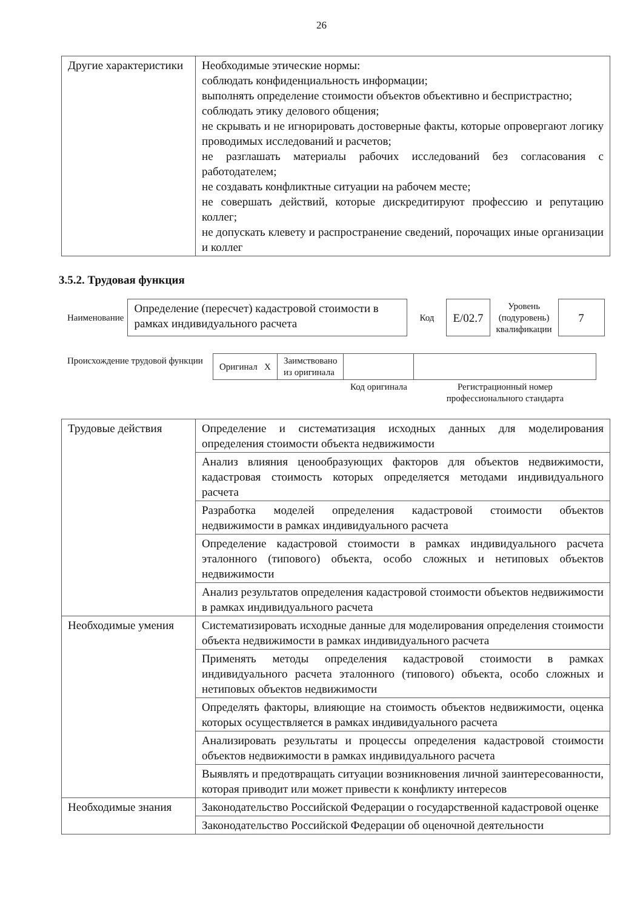26
| Другие характеристики | Необходимые этические нормы: соблюдать конфиденциальность информации; выполнять определение стоимости объектов объективно и беспристрастно; соблюдать этику делового общения; не скрывать и не игнорировать достоверные факты, которые опровергают логику проводимых исследований и расчетов; не разглашать материалы рабочих исследований без согласования с работодателем; не создавать конфликтные ситуации на рабочем месте; не совершать действий, которые дискредитируют профессию и репутацию коллег; не допускать клевету и распространение сведений, порочащих иные организации и коллег |
3.5.2. Трудовая функция
| Наименование | Определение (пересчет) кадастровой стоимости в рамках индивидуального расчета | Код | E/02.7 | Уровень (подуровень) квалификации | 7 |
| Происхождение трудовой функции | Оригинал X | Заимствовано из оригинала | | |
| | | | Код оригинала | Регистрационный номер профессионального стандарта |
| Трудовые действия | Определение и систематизация исходных данных для моделирования определения стоимости объекта недвижимости |
| | Анализ влияния ценообразующих факторов для объектов недвижимости, кадастровая стоимость которых определяется методами индивидуального расчета |
| | Разработка моделей определения кадастровой стоимости объектов недвижимости в рамках индивидуального расчета |
| | Определение кадастровой стоимости в рамках индивидуального расчета эталонного (типового) объекта, особо сложных и нетиповых объектов недвижимости |
| | Анализ результатов определения кадастровой стоимости объектов недвижимости в рамках индивидуального расчета |
| Необходимые умения | Систематизировать исходные данные для моделирования определения стоимости объекта недвижимости в рамках индивидуального расчета |
| | Применять методы определения кадастровой стоимости в рамках индивидуального расчета эталонного (типового) объекта, особо сложных и нетиповых объектов недвижимости |
| | Определять факторы, влияющие на стоимость объектов недвижимости, оценка которых осуществляется в рамках индивидуального расчета |
| | Анализировать результаты и процессы определения кадастровой стоимости объектов недвижимости в рамках индивидуального расчета |
| | Выявлять и предотвращать ситуации возникновения личной заинтересованности, которая приводит или может привести к конфликту интересов |
| Необходимые знания | Законодательство Российской Федерации о государственной кадастровой оценке |
| | Законодательство Российской Федерации об оценочной деятельности |